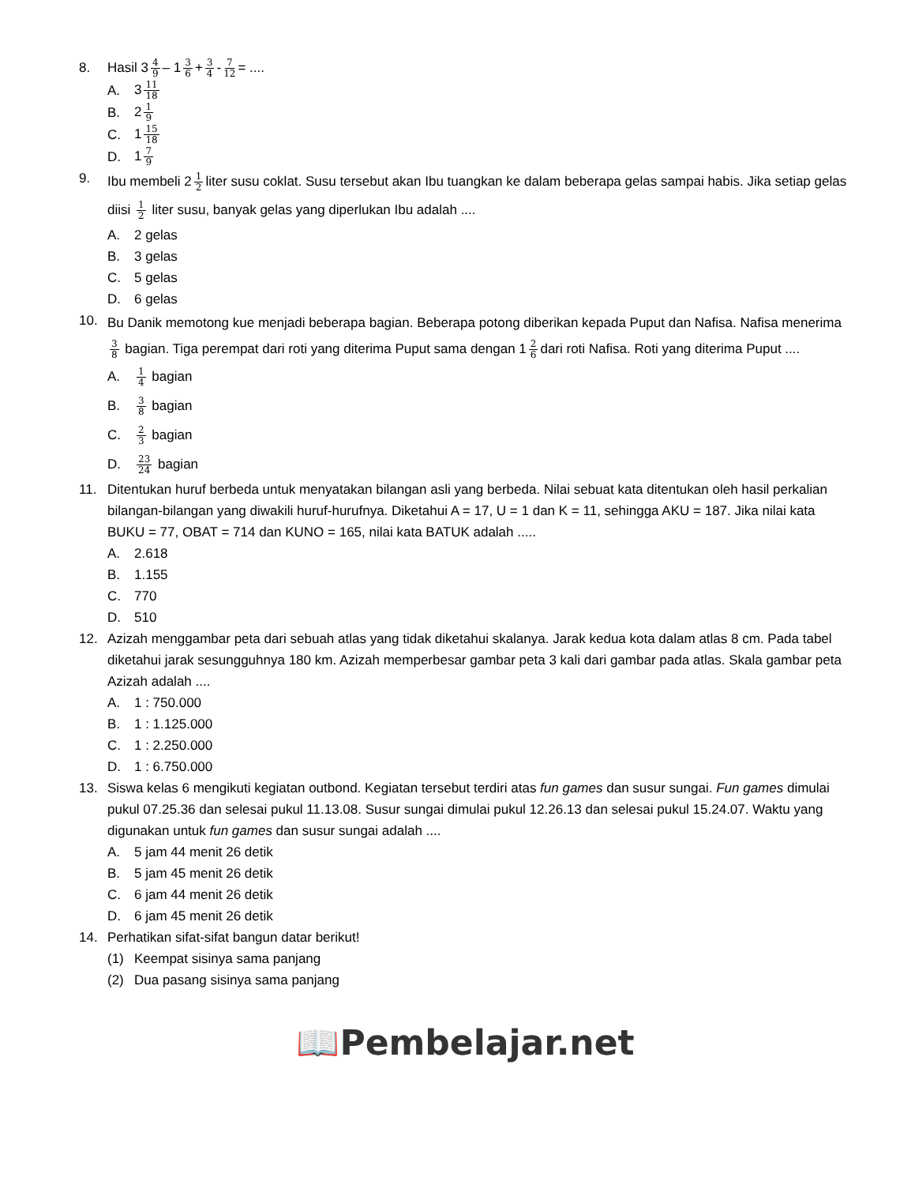8. Hasil 3 4 9 – 1 3 6 + 3 4 - 7 12 = ....
A. 3 11 18
B. 2 1 9
C. 1 15 18
D. 1 7 9
9.
Ibu membeli 2 1 2 liter susu coklat. Susu tersebut akan Ibu tuangkan ke dalam beberapa gelas sampai habis. Jika setiap gelas diisi 1 2 liter susu, banyak gelas yang diperlukan Ibu adalah ....
A. 2 gelas
B. 3 gelas
C. 5 gelas
D. 6 gelas
10.
Bu Danik memotong kue menjadi beberapa bagian. Beberapa potong diberikan kepada Puput dan Nafisa. Nafisa menerima 3 8 bagian. Tiga perempat dari roti yang diterima Puput sama dengan 1 2 6 dari roti Nafisa. Roti yang diterima Puput ....
A.
1 4 bagian
B.
3 8 bagian
C.
2 3 bagian
D.
23 24 bagian
11. Ditentukan huruf berbeda untuk menyatakan bilangan asli yang berbeda. Nilai sebuat kata ditentukan oleh hasil perkalian bilangan-bilangan yang diwakili huruf-hurufnya. Diketahui A = 17, U = 1 dan K = 11, sehingga AKU = 187. Jika nilai kata BUKU = 77, OBAT = 714 dan KUNO = 165, nilai kata BATUK adalah .....
A. 2.618
B. 1.155
C. 770
D. 510
12. Azizah menggambar peta dari sebuah atlas yang tidak diketahui skalanya. Jarak kedua kota dalam atlas 8 cm. Pada tabel diketahui jarak sesungguhnya 180 km. Azizah memperbesar gambar peta 3 kali dari gambar pada atlas. Skala gambar peta Azizah adalah ....
A. 1 : 750.000
B. 1 : 1.125.000
C. 1 : 2.250.000
D. 1 : 6.750.000
13. Siswa kelas 6 mengikuti kegiatan outbond. Kegiatan tersebut terdiri atas fun games dan susur sungai. Fun games dimulai pukul 07.25.36 dan selesai pukul 11.13.08. Susur sungai dimulai pukul 12.26.13 dan selesai pukul 15.24.07. Waktu yang digunakan untuk fun games dan susur sungai adalah ....
A. 5 jam 44 menit 26 detik
B. 5 jam 45 menit 26 detik
C. 6 jam 44 menit 26 detik
D. 6 jam 45 menit 26 detik
14. Perhatikan sifat-sifat bangun datar berikut!
(1) Keempat sisinya sama panjang
(2)
Dua pasang sisinya sama panjang
📖Pembelajar.net